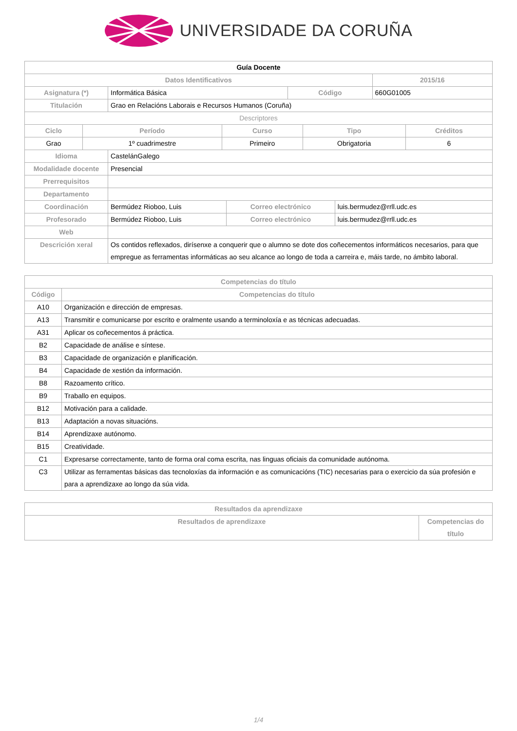UNIVERSIDADE DA CORUÑA
| Guía Docente | | | |
| --- | --- | --- | --- |
| Datos Identificativos | | | 2015/16 |
| Asignatura (*) | Informática Básica | Código | 660G01005 |
| Titulación | Grao en Relacións Laborais e Recursos Humanos (Coruña) | | |
| Descriptores | | | | |
| Ciclo | Período | Curso | Tipo | Créditos |
| Grao | 1º cuadrimestre | Primeiro | Obrigatoria | 6 |
| Idioma | CastelánGalego | | |
| Modalidade docente | Presencial | | |
| Prerrequisitos | | | |
| Departamento | | | |
| Coordinación | Bermúdez Rioboo, Luis | Correo electrónico | luis.bermudez@rrll.udc.es |
| Profesorado | Bermúdez Rioboo, Luis | Correo electrónico | luis.bermudez@rrll.udc.es |
| Web | | | |
| Descrición xeral | Os contidos reflexados, dirísenxe a conquerir que o alumno se dote dos coñecementos informáticos necesarios, para que empregue as ferramentas informáticas ao seu alcance ao longo de toda a carreira e, máis tarde, no ámbito laboral. | | |
| Competencias do título | |
| --- | --- |
| Código | Competencias do título |
| A10 | Organización e dirección de empresas. |
| A13 | Transmitir e comunicarse por escrito e oralmente usando a terminoloxía e as técnicas adecuadas. |
| A31 | Aplicar os coñecementos á práctica. |
| B2 | Capacidade de análise e síntese. |
| B3 | Capacidade de organización e planificación. |
| B4 | Capacidade de xestión da información. |
| B8 | Razoamento crítico. |
| B9 | Traballo en equipos. |
| B12 | Motivación para a calidade. |
| B13 | Adaptación a novas situacións. |
| B14 | Aprendizaxe autónomo. |
| B15 | Creatividade. |
| C1 | Expresarse correctamente, tanto de forma oral coma escrita, nas linguas oficiais da comunidade autónoma. |
| C3 | Utilizar as ferramentas básicas das tecnoloxías da información e as comunicacións (TIC) necesarias para o exercicio da súa profesión e para a aprendizaxe ao longo da súa vida. |
| Resultados da aprendizaxe | |
| --- | --- |
| Resultados de aprendizaxe | Competencias do título |
1/4